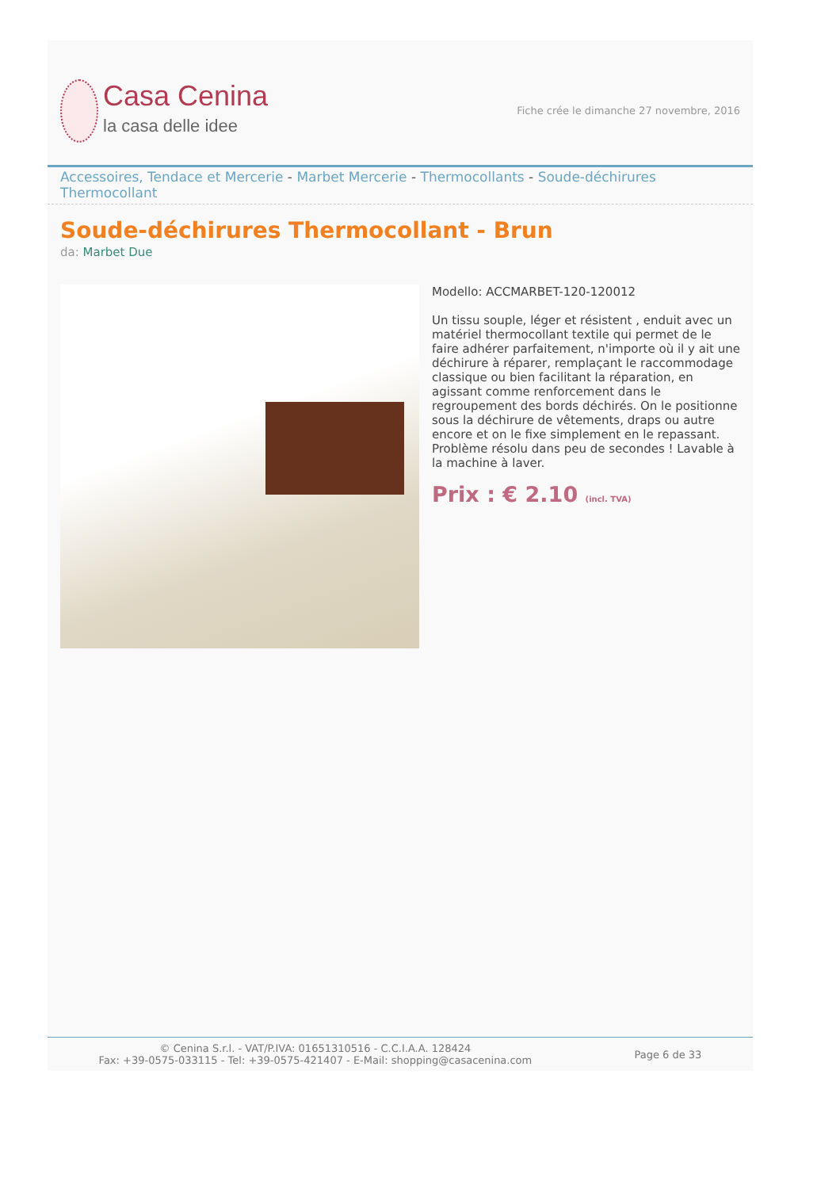Casa Cenina
la casa delle idee
Fiche crée le dimanche 27 novembre, 2016
Accessoires, Tendace et Mercerie - Marbet Mercerie - Thermocollants - Soude-déchirures Thermocollant
Soude-déchirures Thermocollant - Brun
da: Marbet Due
Modello: ACCMARBET-120-120012
Un tissu souple, léger et résistent , enduit avec un matériel thermocollant textile qui permet de le faire adhérer parfaitement, n'importe où il y ait une déchirure à réparer, remplaçant le raccommodage classique ou bien facilitant la réparation, en agissant comme renforcement dans le regroupement des bords déchirés. On le positionne sous la déchirure de vêtements, draps ou autre encore et on le fixe simplement en le repassant. Problème résolu dans peu de secondes ! Lavable à la machine à laver.
Prix : € 2.10 (incl. TVA)
© Cenina S.r.l. - VAT/P.IVA: 01651310516 - C.C.I.A.A. 128424
Fax: +39-0575-033115 - Tel: +39-0575-421407 - E-Mail: shopping@casacenina.com
Page 6 de 33